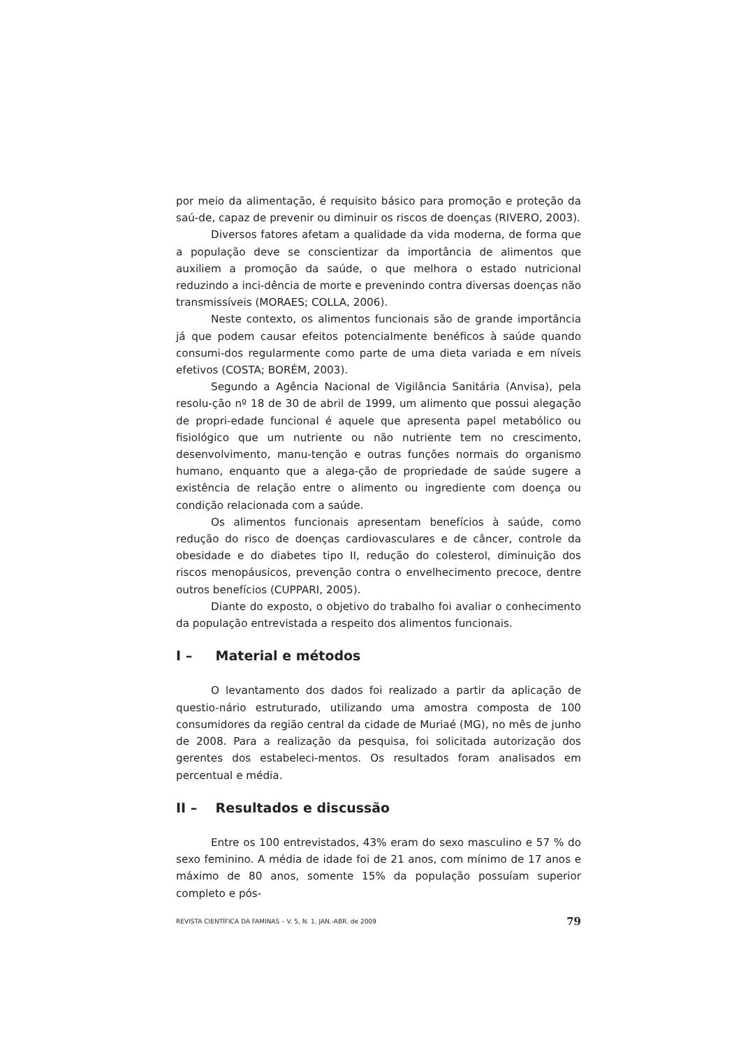por meio da alimentação, é requisito básico para promoção e proteção da saú-de, capaz de prevenir ou diminuir os riscos de doenças (RIVERO, 2003).
Diversos fatores afetam a qualidade da vida moderna, de forma que a população deve se conscientizar da importância de alimentos que auxiliem a promoção da saúde, o que melhora o estado nutricional reduzindo a inci-dência de morte e prevenindo contra diversas doenças não transmissíveis (MORAES; COLLA, 2006).
Neste contexto, os alimentos funcionais são de grande importância já que podem causar efeitos potencialmente benéficos à saúde quando consumi-dos regularmente como parte de uma dieta variada e em níveis efetivos (COSTA; BORÉM, 2003).
Segundo a Agência Nacional de Vigilância Sanitária (Anvisa), pela resolu-ção nº 18 de 30 de abril de 1999, um alimento que possui alegação de propri-edade funcional é aquele que apresenta papel metabólico ou fisiológico que um nutriente ou não nutriente tem no crescimento, desenvolvimento, manu-tenção e outras funções normais do organismo humano, enquanto que a alega-ção de propriedade de saúde sugere a existência de relação entre o alimento ou ingrediente com doença ou condição relacionada com a saúde.
Os alimentos funcionais apresentam benefícios à saúde, como redução do risco de doenças cardiovasculares e de câncer, controle da obesidade e do diabetes tipo II, redução do colesterol, diminuição dos riscos menopáusicos, prevenção contra o envelhecimento precoce, dentre outros benefícios (CUPPARI, 2005).
Diante do exposto, o objetivo do trabalho foi avaliar o conhecimento da população entrevistada a respeito dos alimentos funcionais.
I – Material e métodos
O levantamento dos dados foi realizado a partir da aplicação de questio-nário estruturado, utilizando uma amostra composta de 100 consumidores da região central da cidade de Muriaé (MG), no mês de junho de 2008. Para a realização da pesquisa, foi solicitada autorização dos gerentes dos estabeleci-mentos. Os resultados foram analisados em percentual e média.
II – Resultados e discussão
Entre os 100 entrevistados, 43% eram do sexo masculino e 57 % do sexo feminino. A média de idade foi de 21 anos, com mínimo de 17 anos e máximo de 80 anos, somente 15% da população possuíam superior completo e pós-
REVISTA CIENTÍFICA DA FAMINAS – V. 5, N. 1, JAN.-ABR. de 2009 79